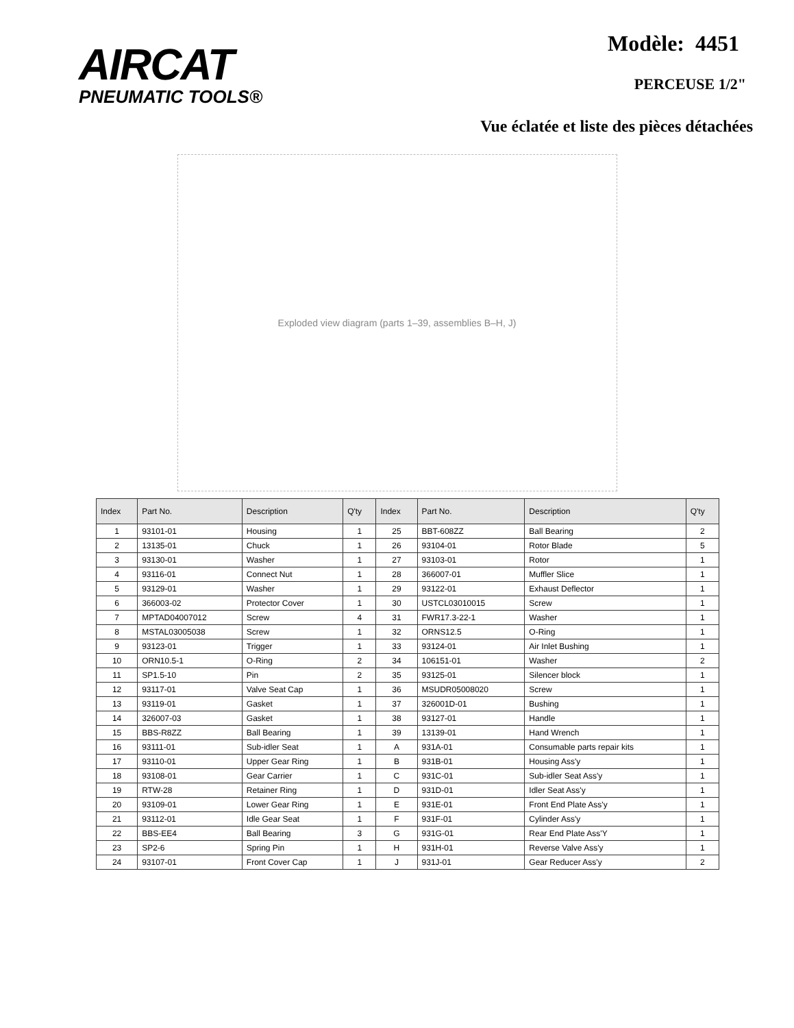AIRCAT
PNEUMATIC TOOLS®
Modèle: 4451
PERCEUSE 1/2"
Vue éclatée et liste des pièces détachées
Exploded view diagram (parts 1–39, assemblies B–H, J)
| Index | Part No. | Description | Q'ty | Index | Part No. | Description | Q'ty |
| --- | --- | --- | --- | --- | --- | --- | --- |
| 1 | 93101-01 | Housing | 1 | 25 | BBT-608ZZ | Ball Bearing | 2 |
| 2 | 13135-01 | Chuck | 1 | 26 | 93104-01 | Rotor Blade | 5 |
| 3 | 93130-01 | Washer | 1 | 27 | 93103-01 | Rotor | 1 |
| 4 | 93116-01 | Connect Nut | 1 | 28 | 366007-01 | Muffler Slice | 1 |
| 5 | 93129-01 | Washer | 1 | 29 | 93122-01 | Exhaust Deflector | 1 |
| 6 | 366003-02 | Protector Cover | 1 | 30 | USTCL03010015 | Screw | 1 |
| 7 | MPTAD04007012 | Screw | 4 | 31 | FWR17.3-22-1 | Washer | 1 |
| 8 | MSTAL03005038 | Screw | 1 | 32 | ORNS12.5 | O-Ring | 1 |
| 9 | 93123-01 | Trigger | 1 | 33 | 93124-01 | Air Inlet Bushing | 1 |
| 10 | ORN10.5-1 | O-Ring | 2 | 34 | 106151-01 | Washer | 2 |
| 11 | SP1.5-10 | Pin | 2 | 35 | 93125-01 | Silencer block | 1 |
| 12 | 93117-01 | Valve Seat Cap | 1 | 36 | MSUDR05008020 | Screw | 1 |
| 13 | 93119-01 | Gasket | 1 | 37 | 326001D-01 | Bushing | 1 |
| 14 | 326007-03 | Gasket | 1 | 38 | 93127-01 | Handle | 1 |
| 15 | BBS-R8ZZ | Ball Bearing | 1 | 39 | 13139-01 | Hand Wrench | 1 |
| 16 | 93111-01 | Sub-idler Seat | 1 | A | 931A-01 | Consumable parts repair kits | 1 |
| 17 | 93110-01 | Upper Gear Ring | 1 | B | 931B-01 | Housing Ass'y | 1 |
| 18 | 93108-01 | Gear Carrier | 1 | C | 931C-01 | Sub-idler Seat Ass'y | 1 |
| 19 | RTW-28 | Retainer Ring | 1 | D | 931D-01 | Idler Seat Ass'y | 1 |
| 20 | 93109-01 | Lower Gear Ring | 1 | E | 931E-01 | Front End Plate Ass'y | 1 |
| 21 | 93112-01 | Idle Gear Seat | 1 | F | 931F-01 | Cylinder Ass'y | 1 |
| 22 | BBS-EE4 | Ball Bearing | 3 | G | 931G-01 | Rear End Plate Ass'Y | 1 |
| 23 | SP2-6 | Spring Pin | 1 | H | 931H-01 | Reverse Valve Ass'y | 1 |
| 24 | 93107-01 | Front Cover Cap | 1 | J | 931J-01 | Gear Reducer Ass'y | 2 |